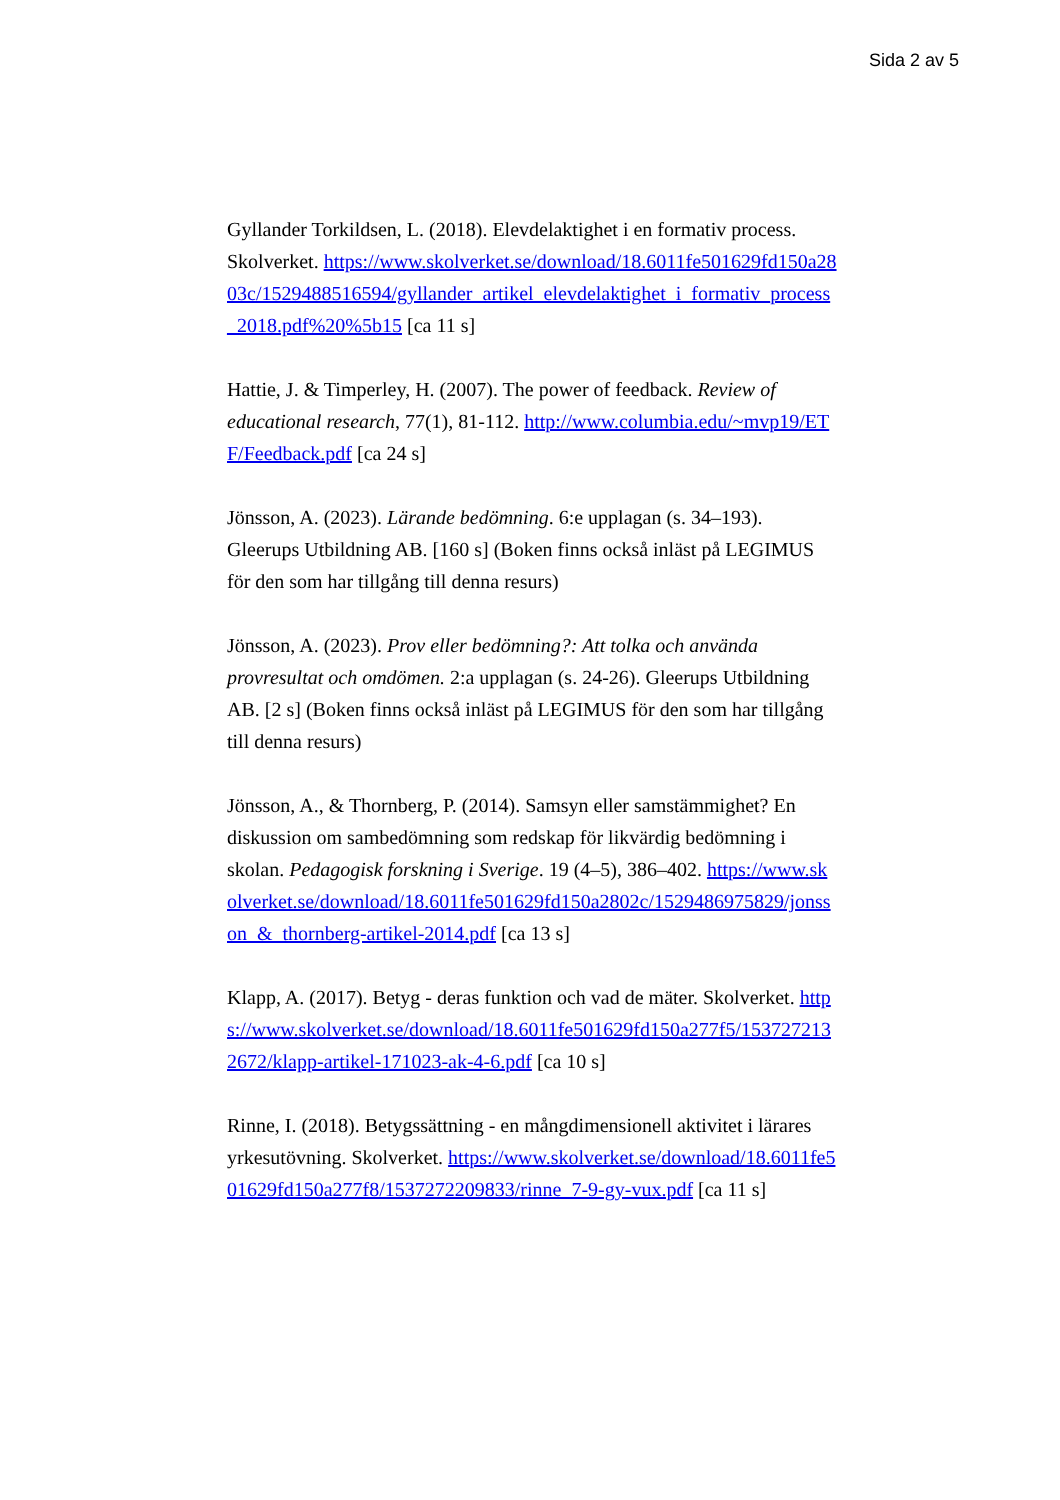Sida 2 av 5
Gyllander Torkildsen, L. (2018). Elevdelaktighet i en formativ process. Skolverket. https://www.skolverket.se/download/18.6011fe501629fd150a2803c/1529488516594/gyllander_artikel_elevdelaktighet_i_formativ_process_2018.pdf%20%5b15 [ca 11 s]
Hattie, J. & Timperley, H. (2007). The power of feedback. Review of educational research, 77(1), 81-112. http://www.columbia.edu/~mvp19/ETF/Feedback.pdf [ca 24 s]
Jönsson, A. (2023). Lärande bedömning. 6:e upplagan (s. 34–193). Gleerups Utbildning AB. [160 s] (Boken finns också inläst på LEGIMUS för den som har tillgång till denna resurs)
Jönsson, A. (2023). Prov eller bedömning?: Att tolka och använda provresultat och omdömen. 2:a upplagan (s. 24-26). Gleerups Utbildning AB. [2 s] (Boken finns också inläst på LEGIMUS för den som har tillgång till denna resurs)
Jönsson, A., & Thornberg, P. (2014). Samsyn eller samstämmighet? En diskussion om sambedömning som redskap för likvärdig bedömning i skolan. Pedagogisk forskning i Sverige. 19 (4–5), 386–402. https://www.skolverket.se/download/18.6011fe501629fd150a2802c/1529486975829/jonsson_&_thornberg-artikel-2014.pdf [ca 13 s]
Klapp, A. (2017). Betyg - deras funktion och vad de mäter. Skolverket. https://www.skolverket.se/download/18.6011fe501629fd150a277f5/1537272132672/klapp-artikel-171023-ak-4-6.pdf [ca 10 s]
Rinne, I. (2018). Betygssättning - en mångdimensionell aktivitet i lärares yrkesutövning. Skolverket. https://www.skolverket.se/download/18.6011fe501629fd150a277f8/1537272209833/rinne_7-9-gy-vux.pdf [ca 11 s]